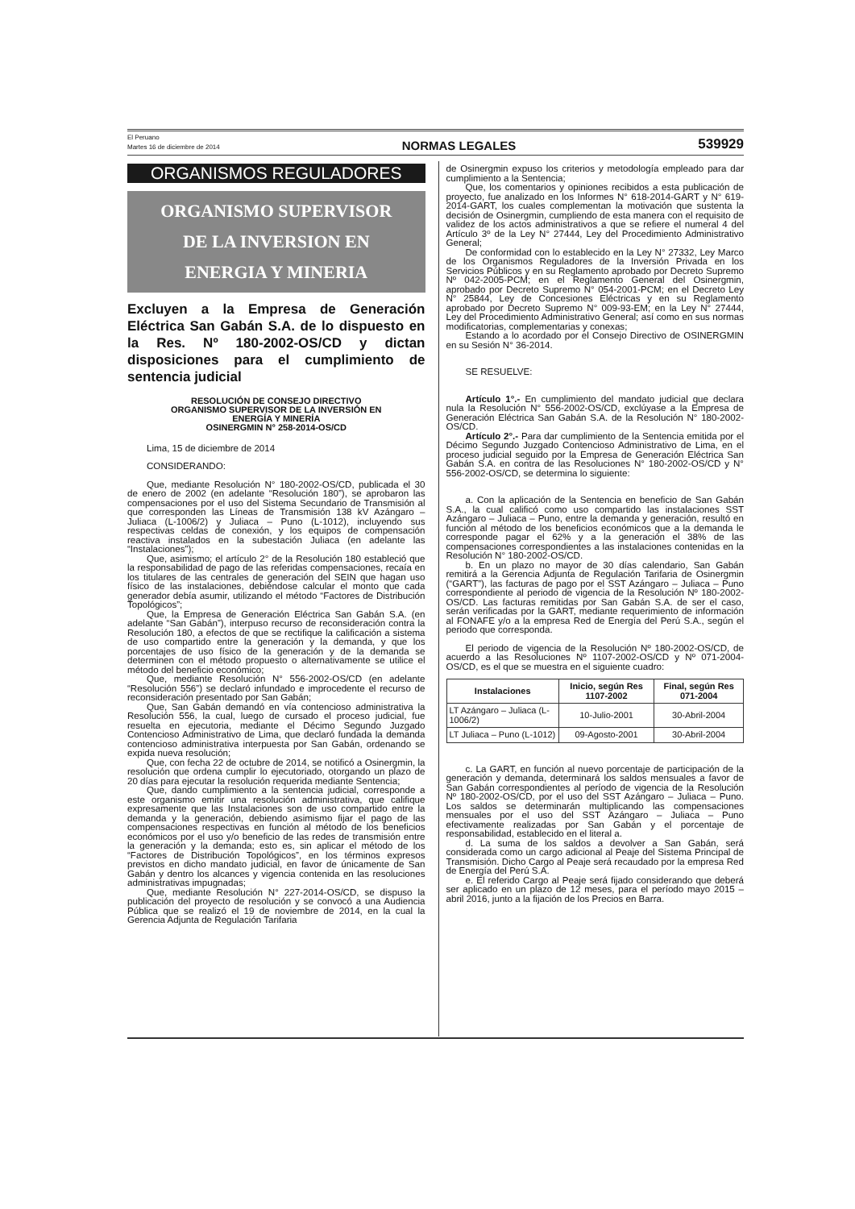El Peruano
Martes 16 de diciembre de 2014
NORMAS LEGALES
539929
ORGANISMOS REGULADORES
ORGANISMO SUPERVISOR
DE LA INVERSION EN
ENERGIA Y MINERIA
Excluyen a la Empresa de Generación Eléctrica San Gabán S.A. de lo dispuesto en la Res. Nº 180-2002-OS/CD y dictan disposiciones para el cumplimiento de sentencia judicial
RESOLUCIÓN DE CONSEJO DIRECTIVO
ORGANISMO SUPERVISOR DE LA INVERSIÓN EN
ENERGÍA Y MINERÍA
OSINERGMIN N° 258-2014-OS/CD
Lima, 15 de diciembre de 2014
CONSIDERANDO:
Que, mediante Resolución N° 180-2002-OS/CD, publicada el 30 de enero de 2002 (en adelante “Resolución 180”), se aprobaron las compensaciones por el uso del Sistema Secundario de Transmisión al que corresponden las Líneas de Transmisión 138 kV Azángaro – Juliaca (L-1006/2) y Juliaca – Puno (L-1012), incluyendo sus respectivas celdas de conexión, y los equipos de compensación reactiva instalados en la subestación Juliaca (en adelante las “Instalaciones”);
Que, asimismo; el artículo 2° de la Resolución 180 estableció que la responsabilidad de pago de las referidas compensaciones, recaía en los titulares de las centrales de generación del SEIN que hagan uso físico de las instalaciones, debiéndose calcular el monto que cada generador debía asumir, utilizando el método “Factores de Distribución Topológicos”;
Que, la Empresa de Generación Eléctrica San Gabán S.A. (en adelante “San Gabán”), interpuso recurso de reconsideración contra la Resolución 180, a efectos de que se rectifique la calificación a sistema de uso compartido entre la generación y la demanda, y que los porcentajes de uso físico de la generación y de la demanda se determinen con el método propuesto o alternativamente se utilice el método del beneficio económico;
Que, mediante Resolución N° 556-2002-OS/CD (en adelante “Resolución 556”) se declaró infundado e improcedente el recurso de reconsideración presentado por San Gabán;
Que, San Gabán demandó en vía contencioso administrativa la Resolución 556, la cual, luego de cursado el proceso judicial, fue resuelta en ejecutoria, mediante el Décimo Segundo Juzgado Contencioso Administrativo de Lima, que declaró fundada la demanda contencioso administrativa interpuesta por San Gabán, ordenando se expida nueva resolución;
Que, con fecha 22 de octubre de 2014, se notificó a Osinergmin, la resolución que ordena cumplir lo ejecutoriado, otorgando un plazo de 20 días para ejecutar la resolución requerida mediante Sentencia;
Que, dando cumplimiento a la sentencia judicial, corresponde a este organismo emitir una resolución administrativa, que califique expresamente que las Instalaciones son de uso compartido entre la demanda y la generación, debiendo asimismo fijar el pago de las compensaciones respectivas en función al método de los beneficios económicos por el uso y/o beneficio de las redes de transmisión entre la generación y la demanda; esto es, sin aplicar el método de los “Factores de Distribución Topológicos”, en los términos expresos previstos en dicho mandato judicial, en favor de únicamente de San Gabán y dentro los alcances y vigencia contenida en las resoluciones administrativas impugnadas;
Que, mediante Resolución N° 227-2014-OS/CD, se dispuso la publicación del proyecto de resolución y se convocó a una Audiencia Pública que se realizó el 19 de noviembre de 2014, en la cual la Gerencia Adjunta de Regulación Tarifaria
de Osinergmin expuso los criterios y metodología empleado para dar cumplimiento a la Sentencia;
Que, los comentarios y opiniones recibidos a esta publicación de proyecto, fue analizado en los Informes N° 618-2014-GART y N° 619-2014-GART, los cuales complementan la motivación que sustenta la decisión de Osinergmin, cumpliendo de esta manera con el requisito de validez de los actos administrativos a que se refiere el numeral 4 del Artículo 3º de la Ley N° 27444, Ley del Procedimiento Administrativo General;
De conformidad con lo establecido en la Ley N° 27332, Ley Marco de los Organismos Reguladores de la Inversión Privada en los Servicios Públicos y en su Reglamento aprobado por Decreto Supremo Nº 042-2005-PCM; en el Reglamento General del Osinergmin, aprobado por Decreto Supremo N° 054-2001-PCM; en el Decreto Ley N° 25844, Ley de Concesiones Eléctricas y en su Reglamento aprobado por Decreto Supremo N° 009-93-EM; en la Ley N° 27444, Ley del Procedimiento Administrativo General; así como en sus normas modificatorias, complementarias y conexas;
Estando a lo acordado por el Consejo Directivo de OSINERGMIN en su Sesión N° 36-2014.
SE RESUELVE:
Artículo 1°.- En cumplimiento del mandato judicial que declara nula la Resolución N° 556-2002-OS/CD, exclúyase a la Empresa de Generación Eléctrica San Gabán S.A. de la Resolución N° 180-2002-OS/CD.
Artículo 2°.- Para dar cumplimiento de la Sentencia emitida por el Décimo Segundo Juzgado Contencioso Administrativo de Lima, en el proceso judicial seguido por la Empresa de Generación Eléctrica San Gabán S.A. en contra de las Resoluciones N° 180-2002-OS/CD y N° 556-2002-OS/CD, se determina lo siguiente:
a. Con la aplicación de la Sentencia en beneficio de San Gabán S.A., la cual calificó como uso compartido las instalaciones SST Azángaro – Juliaca – Puno, entre la demanda y generación, resultó en función al método de los beneficios económicos que a la demanda le corresponde pagar el 62% y a la generación el 38% de las compensaciones correspondientes a las instalaciones contenidas en la Resolución N° 180-2002-OS/CD.
b. En un plazo no mayor de 30 días calendario, San Gabán remitirá a la Gerencia Adjunta de Regulación Tarifaria de Osinergmin (“GART”), las facturas de pago por el SST Azángaro – Juliaca – Puno correspondiente al periodo de vigencia de la Resolución Nº 180-2002-OS/CD. Las facturas remitidas por San Gabán S.A. de ser el caso, serán verificadas por la GART, mediante requerimiento de información al FONAFE y/o a la empresa Red de Energía del Perú S.A., según el periodo que corresponda.
El periodo de vigencia de la Resolución Nº 180-2002-OS/CD, de acuerdo a las Resoluciones Nº 1107-2002-OS/CD y Nº 071-2004-OS/CD, es el que se muestra en el siguiente cuadro:
| Instalaciones | Inicio, según Res 1107-2002 | Final, según Res 071-2004 |
| --- | --- | --- |
| LT Azángaro – Juliaca (L-1006/2) | 10-Julio-2001 | 30-Abril-2004 |
| LT Juliaca – Puno (L-1012) | 09-Agosto-2001 | 30-Abril-2004 |
c. La GART, en función al nuevo porcentaje de participación de la generación y demanda, determinará los saldos mensuales a favor de San Gabán correspondientes al período de vigencia de la Resolución Nº 180-2002-OS/CD, por el uso del SST Azángaro – Juliaca – Puno. Los saldos se determinarán multiplicando las compensaciones mensuales por el uso del SST Azángaro – Juliaca – Puno efectivamente realizadas por San Gabán y el porcentaje de responsabilidad, establecido en el literal a.
d. La suma de los saldos a devolver a San Gabán, será considerada como un cargo adicional al Peaje del Sistema Principal de Transmisión. Dicho Cargo al Peaje será recaudado por la empresa Red de Energía del Perú S.A.
e. El referido Cargo al Peaje será fijado considerando que deberá ser aplicado en un plazo de 12 meses, para el período mayo 2015 – abril 2016, junto a la fijación de los Precios en Barra.